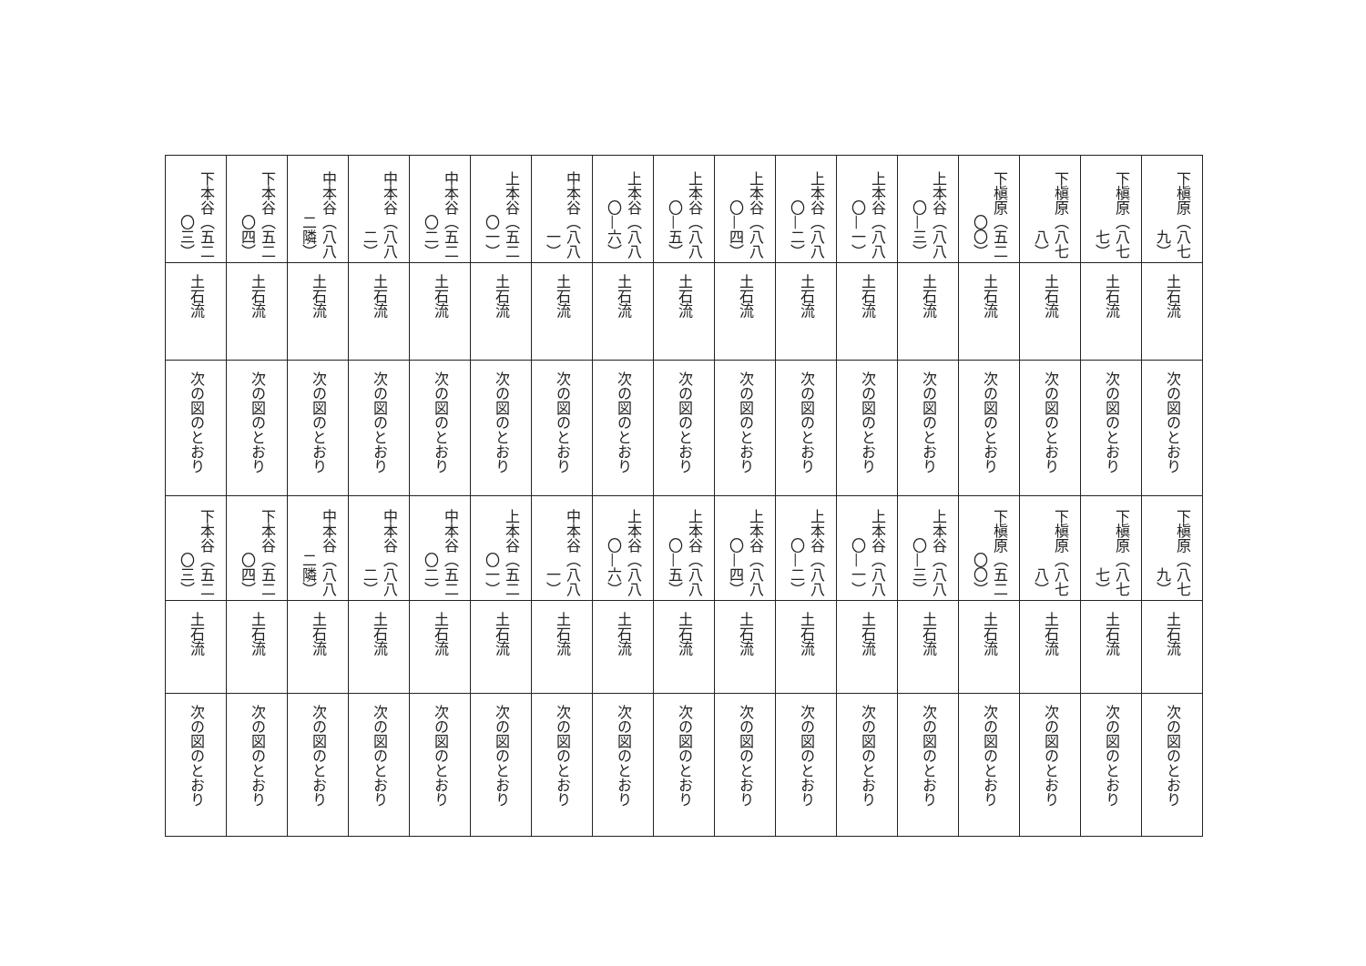| 下槇原（八七九） | 下槇原（八七七） | 下槇原（八七八） | 下槇原（五二〇〇） | 上本谷（八八〇—三） | 上本谷（八八〇—一） | 上本谷（八八〇—二） | 上本谷（八八〇—四） | 上本谷（八八〇—五） | 上本谷（八八〇—六） | 中本谷（八八一） | 上本谷（五二〇一） | 中本谷（五二〇二） | 中本谷（八八二） | 中本谷（八八二隣） | 下本谷（五二〇四） | 下本谷（五二〇三） |
| 土石流 | 土石流 | 土石流 | 土石流 | 土石流 | 土石流 | 土石流 | 土石流 | 土石流 | 土石流 | 土石流 | 土石流 | 土石流 | 土石流 | 土石流 | 土石流 | 土石流 |
| 次の図のとおり | 次の図のとおり | 次の図のとおり | 次の図のとおり | 次の図のとおり | 次の図のとおり | 次の図のとおり | 次の図のとおり | 次の図のとおり | 次の図のとおり | 次の図のとおり | 次の図のとおり | 次の図のとおり | 次の図のとおり | 次の図のとおり | 次の図のとおり | 次の図のとおり |
| 下槇原（八七九） | 下槇原（八七七） | 下槇原（八七八） | 下槇原（五二〇〇） | 上本谷（八八〇—三） | 上本谷（八八〇—一） | 上本谷（八八〇—二） | 上本谷（八八〇—四） | 上本谷（八八〇—五） | 上本谷（八八〇—六） | 中本谷（八八一） | 上本谷（五二〇一） | 中本谷（五二〇二） | 中本谷（八八二） | 中本谷（八八二隣） | 下本谷（五二〇四） | 下本谷（五二〇三） |
| 土石流 | 土石流 | 土石流 | 土石流 | 土石流 | 土石流 | 土石流 | 土石流 | 土石流 | 土石流 | 土石流 | 土石流 | 土石流 | 土石流 | 土石流 | 土石流 | 土石流 |
| 次の図のとおり | 次の図のとおり | 次の図のとおり | 次の図のとおり | 次の図のとおり | 次の図のとおり | 次の図のとおり | 次の図のとおり | 次の図のとおり | 次の図のとおり | 次の図のとおり | 次の図のとおり | 次の図のとおり | 次の図のとおり | 次の図のとおり | 次の図のとおり | 次の図のとおり |